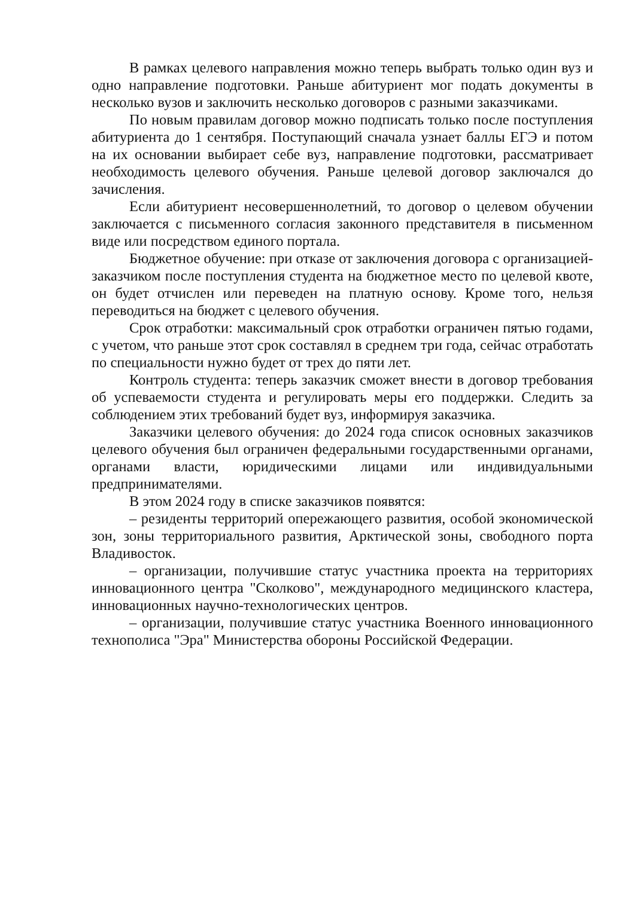В рамках целевого направления можно теперь выбрать только один вуз и одно направление подготовки. Раньше абитуриент мог подать документы в несколько вузов и заключить несколько договоров с разными заказчиками.
По новым правилам договор можно подписать только после поступления абитуриента до 1 сентября. Поступающий сначала узнает баллы ЕГЭ и потом на их основании выбирает себе вуз, направление подготовки, рассматривает необходимость целевого обучения. Раньше целевой договор заключался до зачисления.
Если абитуриент несовершеннолетний, то договор о целевом обучении заключается с письменного согласия законного представителя в письменном виде или посредством единого портала.
Бюджетное обучение: при отказе от заключения договора с организацией-заказчиком после поступления студента на бюджетное место по целевой квоте, он будет отчислен или переведен на платную основу. Кроме того, нельзя переводиться на бюджет с целевого обучения.
Срок отработки: максимальный срок отработки ограничен пятью годами, с учетом, что раньше этот срок составлял в среднем три года, сейчас отработать по специальности нужно будет от трех до пяти лет.
Контроль студента: теперь заказчик сможет внести в договор требования об успеваемости студента и регулировать меры его поддержки. Следить за соблюдением этих требований будет вуз, информируя заказчика.
Заказчики целевого обучения: до 2024 года список основных заказчиков целевого обучения был ограничен федеральными государственными органами, органами власти, юридическими лицами или индивидуальными предпринимателями.
В этом 2024 году в списке заказчиков появятся:
– резиденты территорий опережающего развития, особой экономической зон, зоны территориального развития, Арктической зоны, свободного порта Владивосток.
– организации, получившие статус участника проекта на территориях инновационного центра "Сколково", международного медицинского кластера, инновационных научно-технологических центров.
– организации, получившие статус участника Военного инновационного технополиса "Эра" Министерства обороны Российской Федерации.